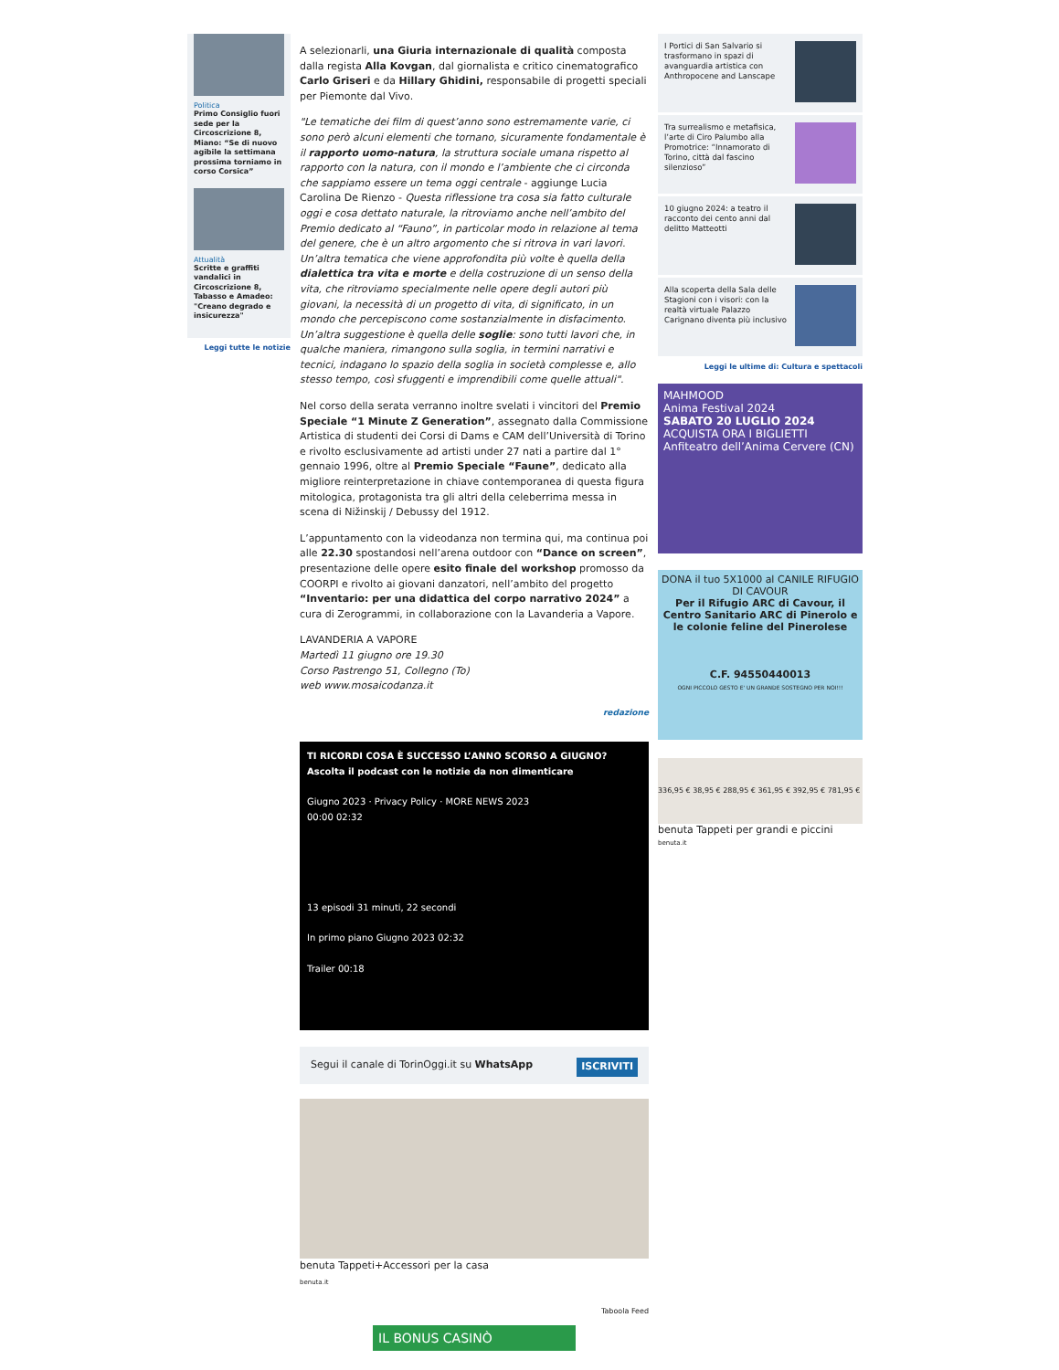Politica
Primo Consiglio fuori sede per la Circoscrizione 8, Miano: “Se di nuovo agibile la settimana prossima torniamo in corso Corsica”
Attualità
Scritte e graffiti vandalici in Circoscrizione 8, Tabasso e Amadeo: "Creano degrado e insicurezza"
Leggi tutte le notizie
A selezionarli, una Giuria internazionale di qualità composta dalla regista Alla Kovgan, dal giornalista e critico cinematografico Carlo Griseri e da Hillary Ghidini, responsabile di progetti speciali per Piemonte dal Vivo.
"Le tematiche dei film di quest’anno sono estremamente varie, ci sono però alcuni elementi che tornano, sicuramente fondamentale è il rapporto uomo-natura, la struttura sociale umana rispetto al rapporto con la natura, con il mondo e l’ambiente che ci circonda che sappiamo essere un tema oggi centrale - aggiunge Lucia Carolina De Rienzo - Questa riflessione tra cosa sia fatto culturale oggi e cosa dettato naturale, la ritroviamo anche nell’ambito del Premio dedicato al “Fauno”, in particolar modo in relazione al tema del genere, che è un altro argomento che si ritrova in vari lavori. Un’altra tematica che viene approfondita più volte è quella della dialettica tra vita e morte e della costruzione di un senso della vita, che ritroviamo specialmente nelle opere degli autori più giovani, la necessità di un progetto di vita, di significato, in un mondo che percepiscono come sostanzialmente in disfacimento. Un’altra suggestione è quella delle soglie: sono tutti lavori che, in qualche maniera, rimangono sulla soglia, in termini narrativi e tecnici, indagano lo spazio della soglia in società complesse e, allo stesso tempo, così sfuggenti e imprendibili come quelle attuali".
Nel corso della serata verranno inoltre svelati i vincitori del Premio Speciale “1 Minute Z Generation”, assegnato dalla Commissione Artistica di studenti dei Corsi di Dams e CAM dell’Università di Torino e rivolto esclusivamente ad artisti under 27 nati a partire dal 1° gennaio 1996, oltre al Premio Speciale “Faune”, dedicato alla migliore reinterpretazione in chiave contemporanea di questa figura mitologica, protagonista tra gli altri della celeberrima messa in scena di Nižinskij / Debussy del 1912.
L’appuntamento con la videodanza non termina qui, ma continua poi alle 22.30 spostandosi nell’arena outdoor con “Dance on screen”, presentazione delle opere esito finale del workshop promosso da COORPI e rivolto ai giovani danzatori, nell’ambito del progetto “Inventario: per una didattica del corpo narrativo 2024” a cura di Zerogrammi, in collaborazione con la Lavanderia a Vapore.
LAVANDERIA A VAPORE
Martedì 11 giugno ore 19.30
Corso Pastrengo 51, Collegno (To)
web www.mosaicodanza.it
redazione
TI RICORDI COSA È SUCCESSO L’ANNO SCORSO A GIUGNO?
Ascolta il podcast con le notizie da non dimenticare
Giugno 2023 · Privacy Policy · MORE NEWS 2023
00:00 02:32
13 episodi 31 minuti, 22 secondi
In primo piano Giugno 2023 02:32
Trailer 00:18
Segui il canale di TorinOggi.it su WhatsApp ISCRIVITI
benuta Tappeti+Accessori per la casa
benuta.it
Taboola Feed
IL BONUS CASINÒ
I Portici di San Salvario si trasformano in spazi di avanguardia artistica con Anthropocene and Lanscape
Tra surrealismo e metafisica, l’arte di Ciro Palumbo alla Promotrice: “Innamorato di Torino, città dal fascino silenzioso”
10 giugno 2024: a teatro il racconto dei cento anni dal delitto Matteotti
Alla scoperta della Sala delle Stagioni con i visori: con la realtà virtuale Palazzo Carignano diventa più inclusivo
Leggi le ultime di: Cultura e spettacoli
MAHMOOD
Anima Festival 2024
SABATO 20 LUGLIO 2024
ACQUISTA ORA I BIGLIETTI
Anfiteatro dell’Anima Cervere (CN)
DONA il tuo 5X1000 al CANILE RIFUGIO DI CAVOUR
Per il Rifugio ARC di Cavour, il Centro Sanitario ARC di Pinerolo e le colonie feline del Pinerolese
C.F. 94550440013
OGNI PICCOLO GESTO E' UN GRANDE SOSTEGNO PER NOI!!!
336,95 € 38,95 € 288,95 € 361,95 € 392,95 € 781,95 €
benuta Tappeti per grandi e piccini
benuta.it